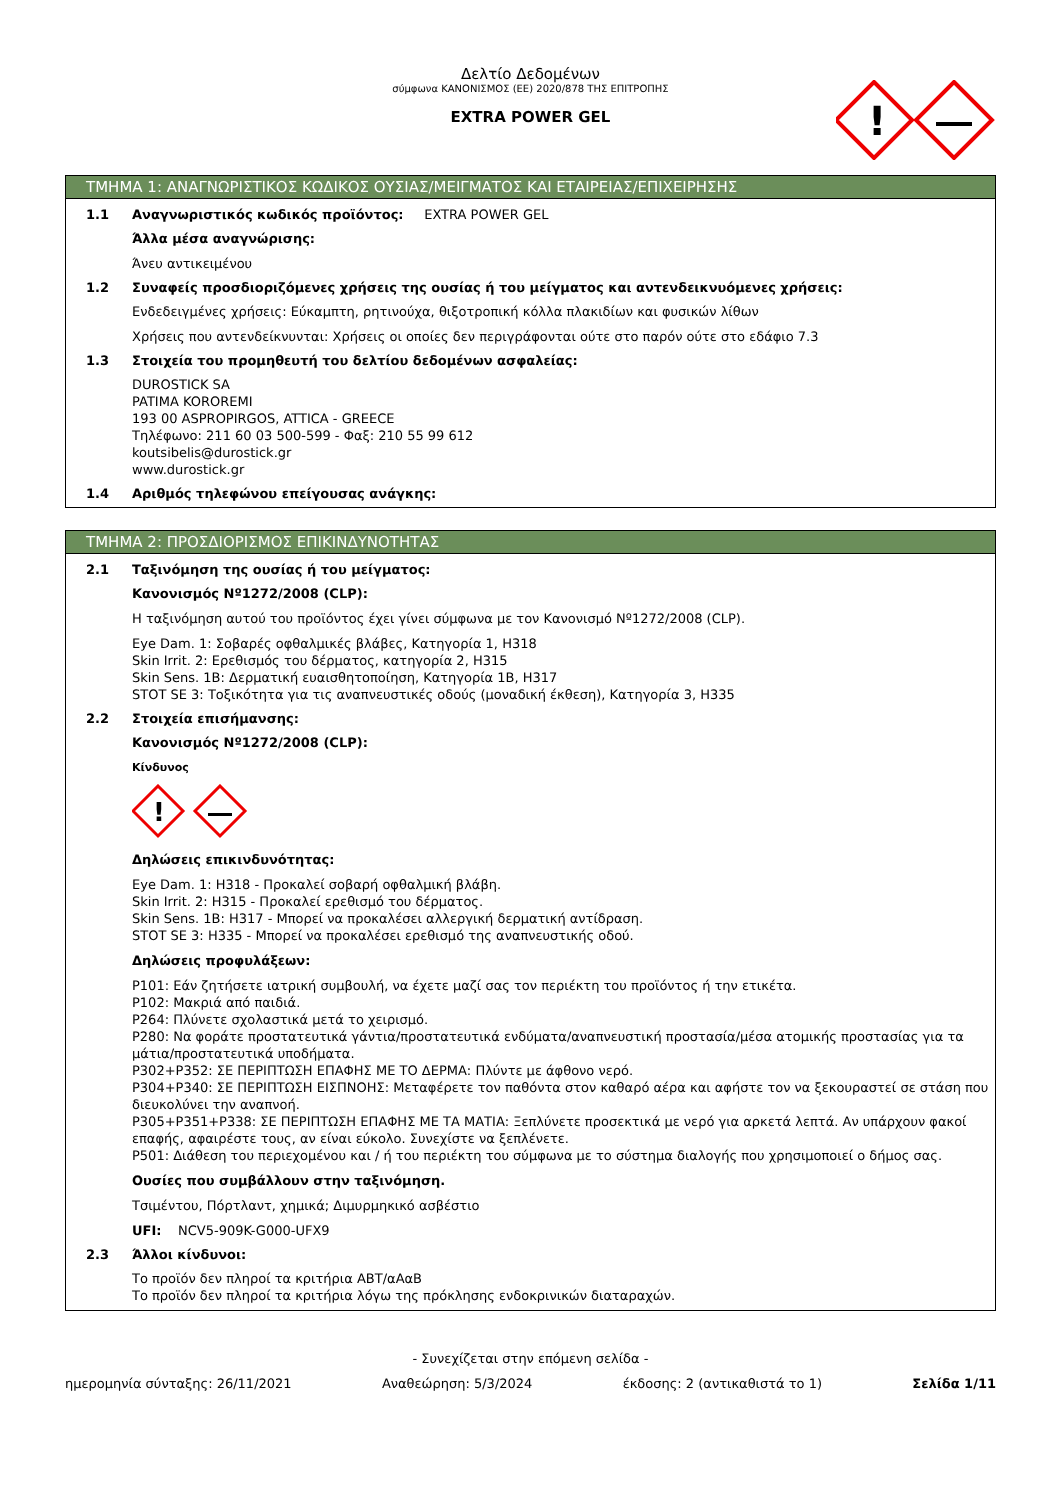Δελτίο Δεδομένων
σύμφωνα ΚΑΝΟΝΙΣΜΟΣ (ΕΕ) 2020/878 ΤΗΣ ΕΠΙΤΡΟΠΗΣ
EXTRA POWER GEL
!
ΤΜΗΜΑ 1: ΑΝΑΓΝΩΡΙΣΤΙΚΟΣ ΚΩΔΙΚΟΣ ΟΥΣΙΑΣ/ΜΕΙΓΜΑΤΟΣ ΚΑΙ ΕΤΑΙΡΕΙΑΣ/ΕΠΙΧΕΙΡΗΣΗΣ
1.1 Αναγνωριστικός κωδικός προϊόντος: EXTRA POWER GEL
Άλλα μέσα αναγνώρισης:
Άνευ αντικειμένου
1.2 Συναφείς προσδιοριζόμενες χρήσεις της ουσίας ή του μείγματος και αντενδεικνυόμενες χρήσεις:
Ενδεδειγμένες χρήσεις: Εύκαμπτη, ρητινούχα, θιξοτροπική κόλλα πλακιδίων και φυσικών λίθων
Χρήσεις που αντενδείκνυνται: Χρήσεις οι οποίες δεν περιγράφονται ούτε στο παρόν ούτε στο εδάφιο 7.3
1.3 Στοιχεία του προμηθευτή του δελτίου δεδομένων ασφαλείας:
DUROSTICK SA
PATIMA KOROREMI
193 00 ASPROPIRGOS, ATTICA - GREECE
Τηλέφωνο: 211 60 03 500-599 - Φαξ: 210 55 99 612
koutsibelis@durostick.gr
www.durostick.gr
1.4 Αριθμός τηλεφώνου επείγουσας ανάγκης:
ΤΜΗΜΑ 2: ΠΡΟΣΔΙΟΡΙΣΜΟΣ ΕΠΙΚΙΝΔΥΝΟΤΗΤΑΣ
2.1 Ταξινόμηση της ουσίας ή του μείγματος:
Κανονισμός Nº1272/2008 (CLP):
Η ταξινόμηση αυτού του προϊόντος έχει γίνει σύμφωνα με τον Κανονισμό Nº1272/2008 (CLP).
Eye Dam. 1: Σοβαρές οφθαλμικές βλάβες, Κατηγορία 1, H318
Skin Irrit. 2: Ερεθισμός του δέρματος, κατηγορία 2, H315
Skin Sens. 1B: Δερματική ευαισθητοποίηση, Κατηγορία 1B, H317
STOT SE 3: Τοξικότητα για τις αναπνευστικές οδούς (μοναδική έκθεση), Κατηγορία 3, H335
2.2 Στοιχεία επισήμανσης:
Κανονισμός Nº1272/2008 (CLP):
Κίνδυνος
!
Δηλώσεις επικινδυνότητας:
Eye Dam. 1: H318 - Προκαλεί σοβαρή οφθαλμική βλάβη.
Skin Irrit. 2: H315 - Προκαλεί ερεθισμό του δέρματος.
Skin Sens. 1B: H317 - Μπορεί να προκαλέσει αλλεργική δερματική αντίδραση.
STOT SE 3: H335 - Μπορεί να προκαλέσει ερεθισμό της αναπνευστικής οδού.
Δηλώσεις προφυλάξεων:
P101: Εάν ζητήσετε ιατρική συμβουλή, να έχετε μαζί σας τον περιέκτη του προϊόντος ή την ετικέτα.
P102: Μακριά από παιδιά.
P264: Πλύνετε σχολαστικά μετά το χειρισμό.
P280: Να φοράτε προστατευτικά γάντια/προστατευτικά ενδύματα/αναπνευστική προστασία/μέσα ατομικής προστασίας για τα μάτια/προστατευτικά υποδήματα.
P302+P352: ΣΕ ΠΕΡΙΠΤΩΣΗ ΕΠΑΦΗΣ ΜΕ ΤΟ ΔΕΡΜΑ: Πλύντε με άφθονο νερό.
P304+P340: ΣΕ ΠΕΡΙΠΤΩΣΗ ΕΙΣΠΝΟΗΣ: Μεταφέρετε τον παθόντα στον καθαρό αέρα και αφήστε τον να ξεκουραστεί σε στάση που διευκολύνει την αναπνοή.
P305+P351+P338: ΣΕ ΠΕΡΙΠΤΩΣΗ ΕΠΑΦΗΣ ΜΕ ΤΑ ΜΑΤΙΑ: Ξεπλύνετε προσεκτικά με νερό για αρκετά λεπτά. Αν υπάρχουν φακοί επαφής, αφαιρέστε τους, αν είναι εύκολο. Συνεχίστε να ξεπλένετε.
P501: Διάθεση του περιεχομένου και / ή του περιέκτη του σύμφωνα με το σύστημα διαλογής που χρησιμοποιεί ο δήμος σας.
Ουσίες που συμβάλλουν στην ταξινόμηση.
Τσιμέντου, Πόρτλαντ, χημικά; Διμυρμηκικό ασβέστιο
UFI: NCV5-909K-G000-UFX9
2.3 Άλλοι κίνδυνοι:
Το προϊόν δεν πληροί τα κριτήρια ΑΒΤ/αΑαΒ
Το προϊόν δεν πληροί τα κριτήρια λόγω της πρόκλησης ενδοκρινικών διαταραχών.
- Συνεχίζεται στην επόμενη σελίδα -
ημερομηνία σύνταξης: 26/11/2021 Αναθεώρηση: 5/3/2024 έκδοσης: 2 (αντικαθιστά το 1) Σελίδα 1/11